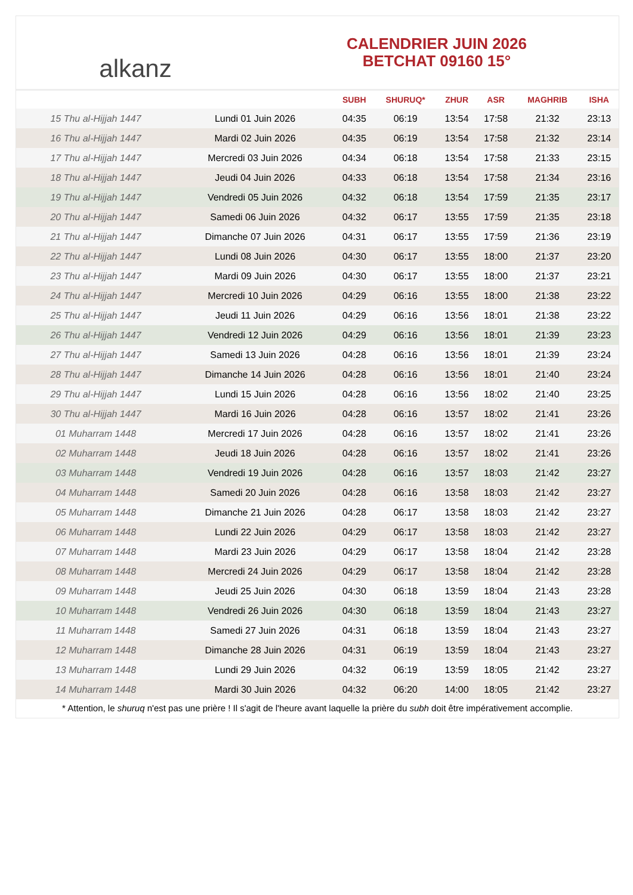alkanz
CALENDRIER JUIN 2026
BETCHAT 09160 15°
| | | SUBH | SHURUQ* | ZHUR | ASR | MAGHRIB | ISHA |
| --- | --- | --- | --- | --- | --- | --- | --- |
| 15 Thu al-Hijjah 1447 | Lundi 01 Juin 2026 | 04:35 | 06:19 | 13:54 | 17:58 | 21:32 | 23:13 |
| 16 Thu al-Hijjah 1447 | Mardi 02 Juin 2026 | 04:35 | 06:19 | 13:54 | 17:58 | 21:32 | 23:14 |
| 17 Thu al-Hijjah 1447 | Mercredi 03 Juin 2026 | 04:34 | 06:18 | 13:54 | 17:58 | 21:33 | 23:15 |
| 18 Thu al-Hijjah 1447 | Jeudi 04 Juin 2026 | 04:33 | 06:18 | 13:54 | 17:58 | 21:34 | 23:16 |
| 19 Thu al-Hijjah 1447 | Vendredi 05 Juin 2026 | 04:32 | 06:18 | 13:54 | 17:59 | 21:35 | 23:17 |
| 20 Thu al-Hijjah 1447 | Samedi 06 Juin 2026 | 04:32 | 06:17 | 13:55 | 17:59 | 21:35 | 23:18 |
| 21 Thu al-Hijjah 1447 | Dimanche 07 Juin 2026 | 04:31 | 06:17 | 13:55 | 17:59 | 21:36 | 23:19 |
| 22 Thu al-Hijjah 1447 | Lundi 08 Juin 2026 | 04:30 | 06:17 | 13:55 | 18:00 | 21:37 | 23:20 |
| 23 Thu al-Hijjah 1447 | Mardi 09 Juin 2026 | 04:30 | 06:17 | 13:55 | 18:00 | 21:37 | 23:21 |
| 24 Thu al-Hijjah 1447 | Mercredi 10 Juin 2026 | 04:29 | 06:16 | 13:55 | 18:00 | 21:38 | 23:22 |
| 25 Thu al-Hijjah 1447 | Jeudi 11 Juin 2026 | 04:29 | 06:16 | 13:56 | 18:01 | 21:38 | 23:22 |
| 26 Thu al-Hijjah 1447 | Vendredi 12 Juin 2026 | 04:29 | 06:16 | 13:56 | 18:01 | 21:39 | 23:23 |
| 27 Thu al-Hijjah 1447 | Samedi 13 Juin 2026 | 04:28 | 06:16 | 13:56 | 18:01 | 21:39 | 23:24 |
| 28 Thu al-Hijjah 1447 | Dimanche 14 Juin 2026 | 04:28 | 06:16 | 13:56 | 18:01 | 21:40 | 23:24 |
| 29 Thu al-Hijjah 1447 | Lundi 15 Juin 2026 | 04:28 | 06:16 | 13:56 | 18:02 | 21:40 | 23:25 |
| 30 Thu al-Hijjah 1447 | Mardi 16 Juin 2026 | 04:28 | 06:16 | 13:57 | 18:02 | 21:41 | 23:26 |
| 01 Muharram 1448 | Mercredi 17 Juin 2026 | 04:28 | 06:16 | 13:57 | 18:02 | 21:41 | 23:26 |
| 02 Muharram 1448 | Jeudi 18 Juin 2026 | 04:28 | 06:16 | 13:57 | 18:02 | 21:41 | 23:26 |
| 03 Muharram 1448 | Vendredi 19 Juin 2026 | 04:28 | 06:16 | 13:57 | 18:03 | 21:42 | 23:27 |
| 04 Muharram 1448 | Samedi 20 Juin 2026 | 04:28 | 06:16 | 13:58 | 18:03 | 21:42 | 23:27 |
| 05 Muharram 1448 | Dimanche 21 Juin 2026 | 04:28 | 06:17 | 13:58 | 18:03 | 21:42 | 23:27 |
| 06 Muharram 1448 | Lundi 22 Juin 2026 | 04:29 | 06:17 | 13:58 | 18:03 | 21:42 | 23:27 |
| 07 Muharram 1448 | Mardi 23 Juin 2026 | 04:29 | 06:17 | 13:58 | 18:04 | 21:42 | 23:28 |
| 08 Muharram 1448 | Mercredi 24 Juin 2026 | 04:29 | 06:17 | 13:58 | 18:04 | 21:42 | 23:28 |
| 09 Muharram 1448 | Jeudi 25 Juin 2026 | 04:30 | 06:18 | 13:59 | 18:04 | 21:43 | 23:28 |
| 10 Muharram 1448 | Vendredi 26 Juin 2026 | 04:30 | 06:18 | 13:59 | 18:04 | 21:43 | 23:27 |
| 11 Muharram 1448 | Samedi 27 Juin 2026 | 04:31 | 06:18 | 13:59 | 18:04 | 21:43 | 23:27 |
| 12 Muharram 1448 | Dimanche 28 Juin 2026 | 04:31 | 06:19 | 13:59 | 18:04 | 21:43 | 23:27 |
| 13 Muharram 1448 | Lundi 29 Juin 2026 | 04:32 | 06:19 | 13:59 | 18:05 | 21:42 | 23:27 |
| 14 Muharram 1448 | Mardi 30 Juin 2026 | 04:32 | 06:20 | 14:00 | 18:05 | 21:42 | 23:27 |
* Attention, le shuruq n'est pas une prière ! Il s'agit de l'heure avant laquelle la prière du subh doit être impérativement accomplie.